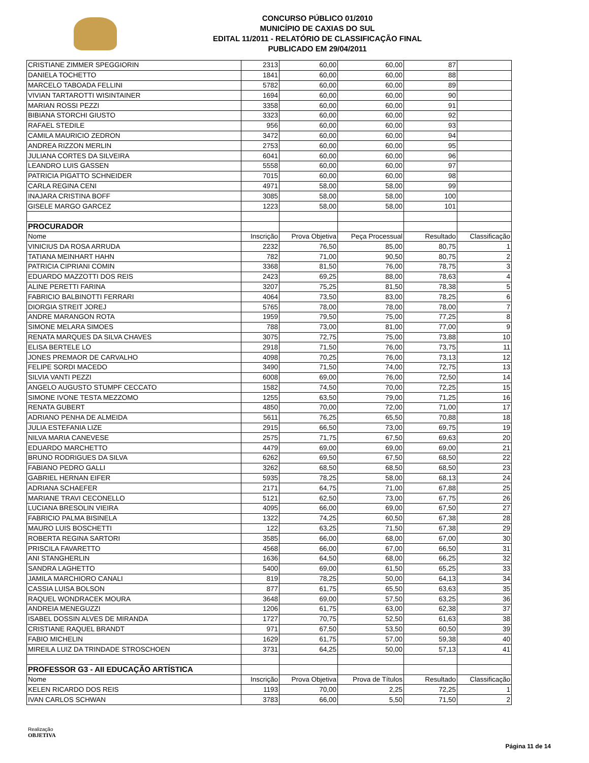CONCURSO PÚBLICO 01/2010
MUNICÍPIO DE CAXIAS DO SUL
EDITAL 11/2011 - RELATÓRIO DE CLASSIFICAÇÃO FINAL
PUBLICADO EM 29/04/2011
| CRISTIANE ZIMMER SPEGGIORIN | 2313 | 60,00 | 60,00 | 87 | |
| DANIELA TOCHETTO | 1841 | 60,00 | 60,00 | 88 | |
| MARCELO TABOADA FELLINI | 5782 | 60,00 | 60,00 | 89 | |
| VIVIAN TARTAROTTI WISINTAINER | 1694 | 60,00 | 60,00 | 90 | |
| MARIAN ROSSI PEZZI | 3358 | 60,00 | 60,00 | 91 | |
| BIBIANA STORCHI GIUSTO | 3323 | 60,00 | 60,00 | 92 | |
| RAFAEL STEDILE | 956 | 60,00 | 60,00 | 93 | |
| CAMILA MAURICIO ZEDRON | 3472 | 60,00 | 60,00 | 94 | |
| ANDREA RIZZON MERLIN | 2753 | 60,00 | 60,00 | 95 | |
| JULIANA CORTES DA SILVEIRA | 6041 | 60,00 | 60,00 | 96 | |
| LEANDRO LUIS GASSEN | 5558 | 60,00 | 60,00 | 97 | |
| PATRICIA PIGATTO SCHNEIDER | 7015 | 60,00 | 60,00 | 98 | |
| CARLA REGINA CENI | 4971 | 58,00 | 58,00 | 99 | |
| INAJARA CRISTINA BOFF | 3085 | 58,00 | 58,00 | 100 | |
| GISELE MARGO GARCEZ | 1223 | 58,00 | 58,00 | 101 | |
| PROCURADOR | | | | | |
| Nome | Inscrição | Prova Objetiva | Peça Processual | Resultado | Classificação |
| VINICIUS DA ROSA ARRUDA | 2232 | 76,50 | 85,00 | 80,75 | 1 |
| TATIANA MEINHART HAHN | 782 | 71,00 | 90,50 | 80,75 | 2 |
| PATRICIA CIPRIANI COMIN | 3368 | 81,50 | 76,00 | 78,75 | 3 |
| EDUARDO MAZZOTTI DOS REIS | 2423 | 69,25 | 88,00 | 78,63 | 4 |
| ALINE PERETTI FARINA | 3207 | 75,25 | 81,50 | 78,38 | 5 |
| FABRICIO BALBINOTTI FERRARI | 4064 | 73,50 | 83,00 | 78,25 | 6 |
| DIORGIA STREIT JOREJ | 5765 | 78,00 | 78,00 | 78,00 | 7 |
| ANDRE MARANGON ROTA | 1959 | 79,50 | 75,00 | 77,25 | 8 |
| SIMONE MELARA SIMOES | 788 | 73,00 | 81,00 | 77,00 | 9 |
| RENATA MARQUES DA SILVA CHAVES | 3075 | 72,75 | 75,00 | 73,88 | 10 |
| ELISA BERTELE LO | 2918 | 71,50 | 76,00 | 73,75 | 11 |
| JONES PREMAOR DE CARVALHO | 4098 | 70,25 | 76,00 | 73,13 | 12 |
| FELIPE SORDI MACEDO | 3490 | 71,50 | 74,00 | 72,75 | 13 |
| SILVIA VANTI PEZZI | 6008 | 69,00 | 76,00 | 72,50 | 14 |
| ANGELO AUGUSTO STUMPF CECCATO | 1582 | 74,50 | 70,00 | 72,25 | 15 |
| SIMONE IVONE TESTA MEZZOMO | 1255 | 63,50 | 79,00 | 71,25 | 16 |
| RENATA GUBERT | 4850 | 70,00 | 72,00 | 71,00 | 17 |
| ADRIANO PENHA DE ALMEIDA | 5611 | 76,25 | 65,50 | 70,88 | 18 |
| JULIA ESTEFANIA LIZE | 2915 | 66,50 | 73,00 | 69,75 | 19 |
| NILVA MARIA CANEVESE | 2575 | 71,75 | 67,50 | 69,63 | 20 |
| EDUARDO MARCHETTO | 4479 | 69,00 | 69,00 | 69,00 | 21 |
| BRUNO RODRIGUES DA SILVA | 6262 | 69,50 | 67,50 | 68,50 | 22 |
| FABIANO PEDRO GALLI | 3262 | 68,50 | 68,50 | 68,50 | 23 |
| GABRIEL HERNAN EIFER | 5935 | 78,25 | 58,00 | 68,13 | 24 |
| ADRIANA SCHAEFER | 2171 | 64,75 | 71,00 | 67,88 | 25 |
| MARIANE TRAVI CECONELLO | 5121 | 62,50 | 73,00 | 67,75 | 26 |
| LUCIANA BRESOLIN VIEIRA | 4095 | 66,00 | 69,00 | 67,50 | 27 |
| FABRICIO PALMA BISINELA | 1322 | 74,25 | 60,50 | 67,38 | 28 |
| MAURO LUIS BOSCHETTI | 122 | 63,25 | 71,50 | 67,38 | 29 |
| ROBERTA REGINA SARTORI | 3585 | 66,00 | 68,00 | 67,00 | 30 |
| PRISCILA FAVARETTO | 4568 | 66,00 | 67,00 | 66,50 | 31 |
| ANI STANGHERLIN | 1636 | 64,50 | 68,00 | 66,25 | 32 |
| SANDRA LAGHETTO | 5400 | 69,00 | 61,50 | 65,25 | 33 |
| JAMILA MARCHIORO CANALI | 819 | 78,25 | 50,00 | 64,13 | 34 |
| CASSIA LUISA BOLSON | 877 | 61,75 | 65,50 | 63,63 | 35 |
| RAQUEL WONDRACEK MOURA | 3648 | 69,00 | 57,50 | 63,25 | 36 |
| ANDREIA MENEGUZZI | 1206 | 61,75 | 63,00 | 62,38 | 37 |
| ISABEL DOSSIN ALVES DE MIRANDA | 1727 | 70,75 | 52,50 | 61,63 | 38 |
| CRISTIANE RAQUEL BRANDT | 971 | 67,50 | 53,50 | 60,50 | 39 |
| FABIO MICHELIN | 1629 | 61,75 | 57,00 | 59,38 | 40 |
| MIREILA LUIZ DA TRINDADE STROSCHOEN | 3731 | 64,25 | 50,00 | 57,13 | 41 |
| PROFESSOR G3 - AII EDUCAÇÃO ARTÍSTICA | | | | | |
| Nome | Inscrição | Prova Objetiva | Prova de Títulos | Resultado | Classificação |
| KELEN RICARDO DOS REIS | 1193 | 70,00 | 2,25 | 72,25 | 1 |
| IVAN CARLOS SCHWAN | 3783 | 66,00 | 5,50 | 71,50 | 2 |
Realização
OBJETIVA
Página 11 de 14